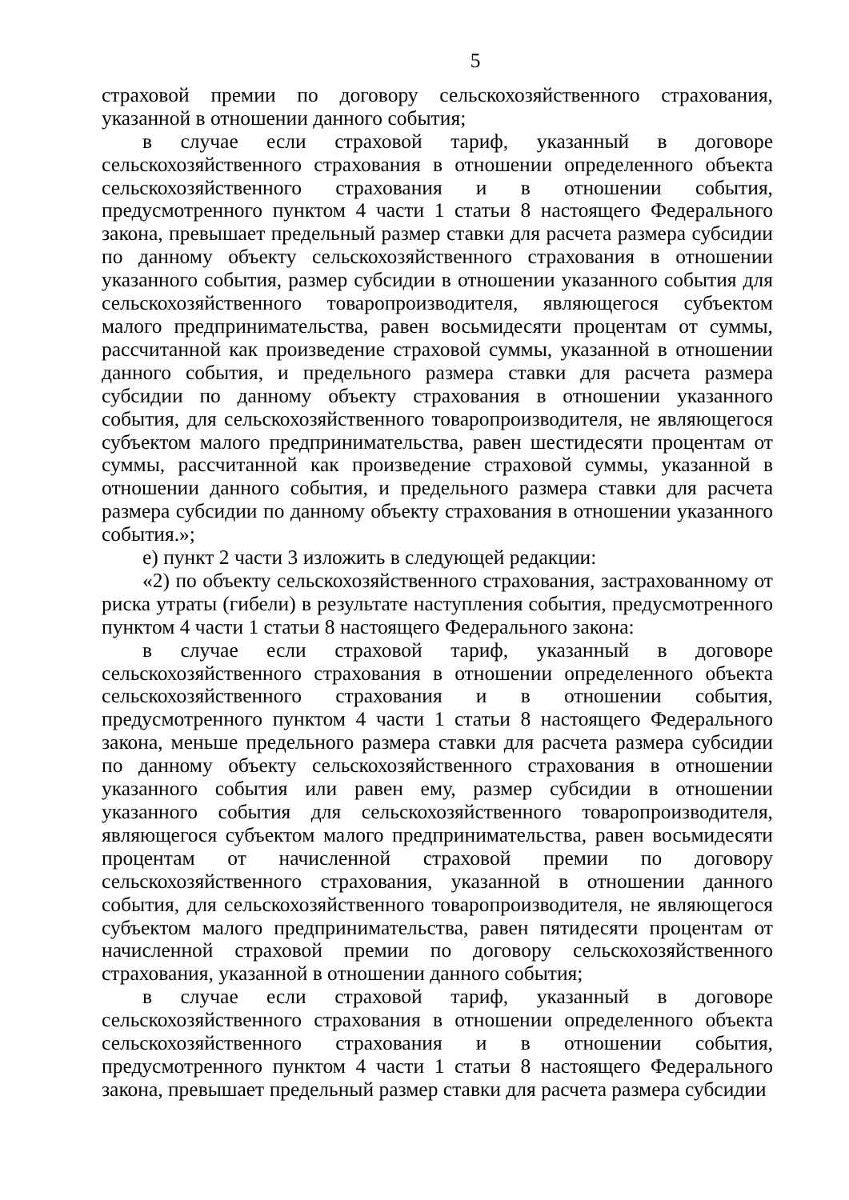5
страховой премии по договору сельскохозяйственного страхования, указанной в отношении данного события;
в случае если страховой тариф, указанный в договоре сельскохозяйственного страхования в отношении определенного объекта сельскохозяйственного страхования и в отношении события, предусмотренного пунктом 4 части 1 статьи 8 настоящего Федерального закона, превышает предельный размер ставки для расчета размера субсидии по данному объекту сельскохозяйственного страхования в отношении указанного события, размер субсидии в отношении указанного события для сельскохозяйственного товаропроизводителя, являющегося субъектом малого предпринимательства, равен восьмидесяти процентам от суммы, рассчитанной как произведение страховой суммы, указанной в отношении данного события, и предельного размера ставки для расчета размера субсидии по данному объекту страхования в отношении указанного события, для сельскохозяйственного товаропроизводителя, не являющегося субъектом малого предпринимательства, равен шестидесяти процентам от суммы, рассчитанной как произведение страховой суммы, указанной в отношении данного события, и предельного размера ставки для расчета размера субсидии по данному объекту страхования в отношении указанного события.»;
е) пункт 2 части 3 изложить в следующей редакции:
«2) по объекту сельскохозяйственного страхования, застрахованному от риска утраты (гибели) в результате наступления события, предусмотренного пунктом 4 части 1 статьи 8 настоящего Федерального закона:
в случае если страховой тариф, указанный в договоре сельскохозяйственного страхования в отношении определенного объекта сельскохозяйственного страхования и в отношении события, предусмотренного пунктом 4 части 1 статьи 8 настоящего Федерального закона, меньше предельного размера ставки для расчета размера субсидии по данному объекту сельскохозяйственного страхования в отношении указанного события или равен ему, размер субсидии в отношении указанного события для сельскохозяйственного товаропроизводителя, являющегося субъектом малого предпринимательства, равен восьмидесяти процентам от начисленной страховой премии по договору сельскохозяйственного страхования, указанной в отношении данного события, для сельскохозяйственного товаропроизводителя, не являющегося субъектом малого предпринимательства, равен пятидесяти процентам от начисленной страховой премии по договору сельскохозяйственного страхования, указанной в отношении данного события;
в случае если страховой тариф, указанный в договоре сельскохозяйственного страхования в отношении определенного объекта сельскохозяйственного страхования и в отношении события, предусмотренного пунктом 4 части 1 статьи 8 настоящего Федерального закона, превышает предельный размер ставки для расчета размера субсидии